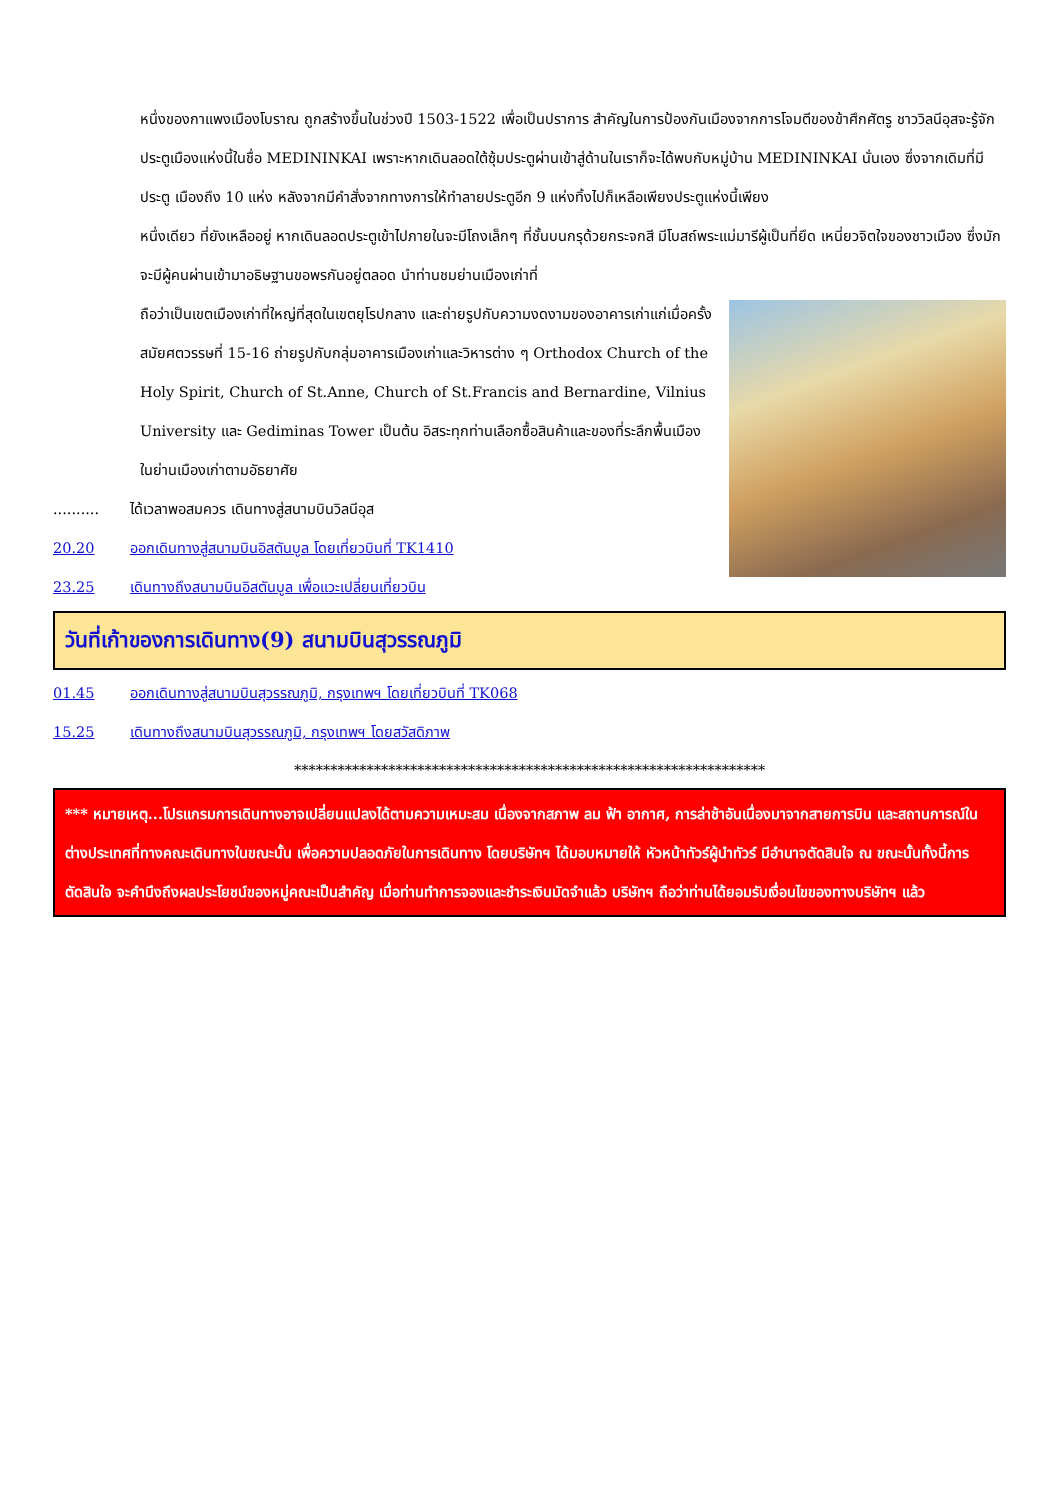หนึ่งของกาแพงเมืองโบราณ ถูกสร้างขึ้นในช่วงปี 1503-1522 เพื่อเป็นปราการ สำคัญในการป้องกันเมืองจากการโจมตีของข้าศึกศัตรู ชาววิลนีอุสจะรู้จักประตูเมืองแห่งนี้ในชื่อ MEDININKAI เพราะหากเดินลอดใต้ซุ้มประตูผ่านเข้าสู่ด้านในเราก็จะได้พบกับหมู่บ้าน MEDININKAI นั่นเอง ซึ่งจากเดิมที่มีประตู เมืองถึง 10 แห่ง หลังจากมีคำสั่งจากทางการให้ทำลายประตูอีก 9 แห่งทิ้งไปก็เหลือเพียงประตูแห่งนี้เพียง
หนึ่งเดียว ที่ยังเหลืออยู่ หากเดินลอดประตูเข้าไปภายในจะมีโถงเล็กๆ ที่ชั้นบนกรุด้วยกระจกสี มีโบสถ์พระแม่มารีผู้เป็นที่ยึด เหนี่ยวจิตใจของชาวเมือง ซึ่งมักจะมีผู้คนผ่านเข้ามาอธิษฐานขอพรกันอยู่ตลอด นำท่านชมย่านเมืองเก่าที่
ถือว่าเป็นเขตเมืองเก่าที่ใหญ่ที่สุดในเขตยุโรปกลาง และถ่ายรูปกับความงดงามของอาคารเก่าแก่เมื่อครั้งสมัยศตวรรษที่ 15-16 ถ่ายรูปกับกลุ่มอาคารเมืองเก่าและวิหารต่าง ๆ Orthodox Church of the Holy Spirit, Church of St.Anne, Church of St.Francis and Bernardine, Vilnius University และ Gediminas Tower เป็นต้น อิสระทุกท่านเลือกซื้อสินค้าและของที่ระลึกพื้นเมืองในย่านเมืองเก่าตามอัธยาศัย
.......... ได้เวลาพอสมควร เดินทางสู่สนามบินวิลนีอุส
20.20 ออกเดินทางสู่สนามบินอิสตันบูล โดยเที่ยวบินที่ TK1410
23.25 เดินทางถึงสนามบินอิสตันบูล เพื่อแวะเปลี่ยนเที่ยวบิน
วันที่เก้าของการเดินทาง(9) สนามบินสุวรรณภูมิ
01.45 ออกเดินทางสู่สนามบินสุวรรณภูมิ, กรุงเทพฯ โดยเที่ยวบินที่ TK068
15.25 เดินทางถึงสนามบินสุวรรณภูมิ, กรุงเทพฯ โดยสวัสดิภาพ
*****************************************************************
*** หมายเหตุ...โปรแกรมการเดินทางอาจเปลี่ยนแปลงได้ตามความเหมะสม เนื่องจากสภาพ ลม ฟ้า อากาศ, การล่าช้าอันเนื่องมาจากสายการบิน และสถานการณ์ในต่างประเทศที่ทางคณะเดินทางในขณะนั้น เพื่อความปลอดภัยในการเดินทาง โดยบริษัทฯ ได้มอบหมายให้ หัวหน้าทัวร์ผู้นำทัวร์ มีอำนาจตัดสินใจ ณ ขณะนั้นทั้งนี้การตัดสินใจ จะคำนึงถึงผลประโยชน์ของหมู่คณะเป็นสำคัญ เมื่อท่านทำการจองและชำระเงินมัดจำแล้ว บริษัทฯ ถือว่าท่านได้ยอมรับเงื่อนไขของทางบริษัทฯ แล้ว